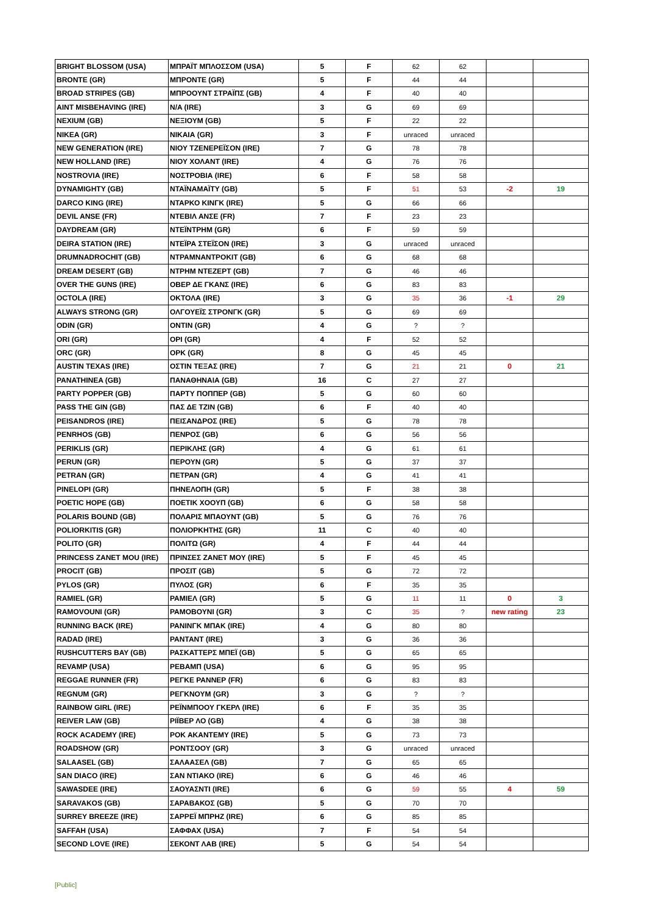| BRIGHT BLOSSOM (USA) | ΜΠΡΑΪΤ ΜΠΛΟΣΣΟΜ (USA) | 5 | F | 62 | 62 | | |
| BRONTE (GR) | ΜΠΡΟΝΤΕ (GR) | 5 | F | 44 | 44 | | |
| BROAD STRIPES (GB) | ΜΠΡΟΟΥΝΤ ΣΤΡΑΪΠΣ (GB) | 4 | F | 40 | 40 | | |
| AINT MISBEHAVING (IRE) | N/A (IRE) | 3 | G | 69 | 69 | | |
| NEXIUM (GB) | ΝΕΞΙΟΥΜ (GB) | 5 | F | 22 | 22 | | |
| NIKEA (GR) | ΝΙΚΑΙΑ (GR) | 3 | F | unraced | unraced | | |
| NEW GENERATION (IRE) | ΝΙΟΥ ΤΖΕΝΕΡΕΪΣΟΝ (IRE) | 7 | G | 78 | 78 | | |
| NEW HOLLAND (IRE) | ΝΙΟΥ ΧΟΛΑΝΤ (IRE) | 4 | G | 76 | 76 | | |
| NOSTROVIA (IRE) | ΝΟΣΤΡΟΒΙΑ (IRE) | 6 | F | 58 | 58 | | |
| DYNAMIGHTY (GB) | ΝΤΑΪΝΑΜΑΪΤΥ (GB) | 5 | F | 51 | 53 | -2 | 19 |
| DARCO KING (IRE) | ΝΤΑΡΚΟ ΚΙΝΓΚ (IRE) | 5 | G | 66 | 66 | | |
| DEVIL ANSE (FR) | ΝΤΕΒΙΛ ΑΝΣΕ (FR) | 7 | F | 23 | 23 | | |
| DAYDREAM (GR) | ΝΤΕΪΝΤΡΗΜ (GR) | 6 | F | 59 | 59 | | |
| DEIRA STATION (IRE) | ΝΤΕΪΡΑ ΣΤΕΪΣΟΝ (IRE) | 3 | G | unraced | unraced | | |
| DRUMNADROCHIT (GB) | ΝΤΡΑΜΝΑΝΤΡΟΚΙΤ (GB) | 6 | G | 68 | 68 | | |
| DREAM DESERT (GB) | ΝΤΡΗΜ ΝΤΕΖΕΡΤ (GB) | 7 | G | 46 | 46 | | |
| OVER THE GUNS (IRE) | ΟΒΕΡ ΔΕ ΓΚΑΝΣ (IRE) | 6 | G | 83 | 83 | | |
| OCTOLA (IRE) | ΟΚΤΟΛΑ (IRE) | 3 | G | 35 | 36 | -1 | 29 |
| ALWAYS STRONG (GR) | ΟΛΓΟΥΕΪΣ ΣΤΡΟΝΓΚ (GR) | 5 | G | 69 | 69 | | |
| ODIN (GR) | ΟΝΤΙΝ (GR) | 4 | G | ? | ? | | |
| ORI (GR) | ΟΡΙ (GR) | 4 | F | 52 | 52 | | |
| ORC (GR) | ΟΡΚ (GR) | 8 | G | 45 | 45 | | |
| AUSTIN TEXAS (IRE) | ΟΣΤΙΝ ΤΕΞΑΣ (IRE) | 7 | G | 21 | 21 | 0 | 21 |
| PANATHINEA (GB) | ΠΑΝΑΘΗΝΑΙΑ (GB) | 16 | C | 27 | 27 | | |
| PARTY POPPER (GB) | ΠΑΡΤΥ ΠΟΠΠΕΡ (GB) | 5 | G | 60 | 60 | | |
| PASS THE GIN (GB) | ΠΑΣ ΔΕ ΤΖΙΝ (GB) | 6 | F | 40 | 40 | | |
| PEISANDROS (IRE) | ΠΕΙΣΑΝΔΡΟΣ (IRE) | 5 | G | 78 | 78 | | |
| PENRHOS (GB) | ΠΕΝΡΟΣ (GB) | 6 | G | 56 | 56 | | |
| PERIKLIS (GR) | ΠΕΡΙΚΛΗΣ (GR) | 4 | G | 61 | 61 | | |
| PERUN (GR) | ΠΕΡΟΥΝ (GR) | 5 | G | 37 | 37 | | |
| PETRAN (GR) | ΠΕΤΡΑΝ (GR) | 4 | G | 41 | 41 | | |
| PINELOPI (GR) | ΠΗΝΕΛΟΠΗ (GR) | 5 | F | 38 | 38 | | |
| POETIC HOPE (GB) | ΠΟΕΤΙΚ ΧΟΟΥΠ (GB) | 6 | G | 58 | 58 | | |
| POLARIS BOUND (GB) | ΠΟΛΑΡΙΣ ΜΠΑΟΥΝΤ (GB) | 5 | G | 76 | 76 | | |
| POLIORKITIS (GR) | ΠΟΛΙΟΡΚΗΤΗΣ (GR) | 11 | C | 40 | 40 | | |
| POLITO (GR) | ΠΟΛΙΤΩ (GR) | 4 | F | 44 | 44 | | |
| PRINCESS ZANET MOU (IRE) | ΠΡΙΝΣΕΣ ΖΑΝΕΤ ΜΟΥ (IRE) | 5 | F | 45 | 45 | | |
| PROCIT (GB) | ΠΡΟΣΙΤ (GB) | 5 | G | 72 | 72 | | |
| PYLOS (GR) | ΠΥΛΟΣ (GR) | 6 | F | 35 | 35 | | |
| RAMIEL (GR) | ΡΑΜΙΕΛ (GR) | 5 | G | 11 | 11 | 0 | 3 |
| RAMOVOUNI (GR) | ΡΑΜΟΒΟΥΝΙ (GR) | 3 | C | 35 | ? | new rating | 23 |
| RUNNING BACK (IRE) | ΡΑΝΙΝΓΚ ΜΠΑΚ (IRE) | 4 | G | 80 | 80 | | |
| RADAD (IRE) | ΡΑΝΤΑΝΤ (IRE) | 3 | G | 36 | 36 | | |
| RUSHCUTTERS BAY (GB) | ΡΑΣΚΑΤΤΕΡΣ ΜΠΕΪ (GB) | 5 | G | 65 | 65 | | |
| REVAMP (USA) | ΡΕΒΑΜΠ (USA) | 6 | G | 95 | 95 | | |
| REGGAE RUNNER (FR) | ΡΕΓΚΕ ΡΑΝΝΕΡ (FR) | 6 | G | 83 | 83 | | |
| REGNUM (GR) | ΡΕΓΚΝΟΥΜ (GR) | 3 | G | ? | ? | | |
| RAINBOW GIRL (IRE) | ΡΕΪΝΜΠΟΟΥ ΓΚΕΡΛ (IRE) | 6 | F | 35 | 35 | | |
| REIVER LAW (GB) | ΡΙΪΒΕΡ ΛΟ (GB) | 4 | G | 38 | 38 | | |
| ROCK ACADEMY (IRE) | ΡΟΚ ΑΚΑΝΤΕΜΥ (IRE) | 5 | G | 73 | 73 | | |
| ROADSHOW (GR) | ΡΟΝΤΣΟΟΥ (GR) | 3 | G | unraced | unraced | | |
| SALAASEL (GB) | ΣΑΛΑΑΣΕΛ (GB) | 7 | G | 65 | 65 | | |
| SAN DIACO (IRE) | ΣΑΝ ΝΤΙΑΚΟ (IRE) | 6 | G | 46 | 46 | | |
| SAWASDEE (IRE) | ΣΑΟΥΑΣΝΤΙ (IRE) | 6 | G | 59 | 55 | 4 | 59 |
| SARAVAKOS (GB) | ΣΑΡΑΒΑΚΟΣ (GB) | 5 | G | 70 | 70 | | |
| SURREY BREEZE (IRE) | ΣΑΡΡΕΪ ΜΠΡΗΖ (IRE) | 6 | G | 85 | 85 | | |
| SAFFAH (USA) | ΣΑΦΦΑΧ (USA) | 7 | F | 54 | 54 | | |
| SECOND LOVE (IRE) | ΣΕΚΟΝΤ ΛΑΒ (IRE) | 5 | G | 54 | 54 | | |
[Public]